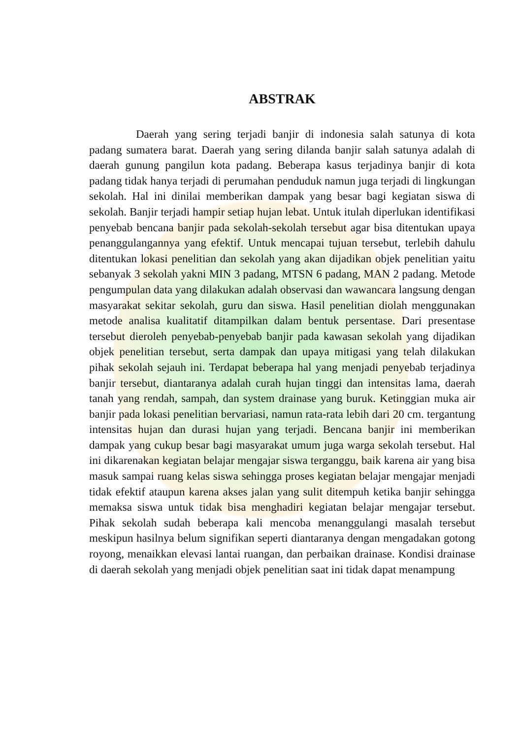ABSTRAK
Daerah yang sering terjadi banjir di indonesia salah satunya di kota padang sumatera barat. Daerah yang sering dilanda banjir salah satunya adalah di daerah gunung pangilun kota padang. Beberapa kasus terjadinya banjir di kota padang tidak hanya terjadi di perumahan penduduk namun juga terjadi di lingkungan sekolah. Hal ini dinilai memberikan dampak yang besar bagi kegiatan siswa di sekolah. Banjir terjadi hampir setiap hujan lebat. Untuk itulah diperlukan identifikasi penyebab bencana banjir pada sekolah-sekolah tersebut agar bisa ditentukan upaya penanggulangannya yang efektif. Untuk mencapai tujuan tersebut, terlebih dahulu ditentukan lokasi penelitian dan sekolah yang akan dijadikan objek penelitian yaitu sebanyak 3 sekolah yakni MIN 3 padang, MTSN 6 padang, MAN 2 padang. Metode pengumpulan data yang dilakukan adalah observasi dan wawancara langsung dengan masyarakat sekitar sekolah, guru dan siswa. Hasil penelitian diolah menggunakan metode analisa kualitatif ditampilkan dalam bentuk persentase. Dari presentase tersebut dieroleh penyebab-penyebab banjir pada kawasan sekolah yang dijadikan objek penelitian tersebut, serta dampak dan upaya mitigasi yang telah dilakukan pihak sekolah sejauh ini. Terdapat beberapa hal yang menjadi penyebab terjadinya banjir tersebut, diantaranya adalah curah hujan tinggi dan intensitas lama, daerah tanah yang rendah, sampah, dan system drainase yang buruk. Ketinggian muka air banjir pada lokasi penelitian bervariasi, namun rata-rata lebih dari 20 cm. tergantung intensitas hujan dan durasi hujan yang terjadi. Bencana banjir ini memberikan dampak yang cukup besar bagi masyarakat umum juga warga sekolah tersebut. Hal ini dikarenakan kegiatan belajar mengajar siswa terganggu, baik karena air yang bisa masuk sampai ruang kelas siswa sehingga proses kegiatan belajar mengajar menjadi tidak efektif ataupun karena akses jalan yang sulit ditempuh ketika banjir sehingga memaksa siswa untuk tidak bisa menghadiri kegiatan belajar mengajar tersebut. Pihak sekolah sudah beberapa kali mencoba menanggulangi masalah tersebut meskipun hasilnya belum signifikan seperti diantaranya dengan mengadakan gotong royong, menaikkan elevasi lantai ruangan, dan perbaikan drainase. Kondisi drainase di daerah sekolah yang menjadi objek penelitian saat ini tidak dapat menampung